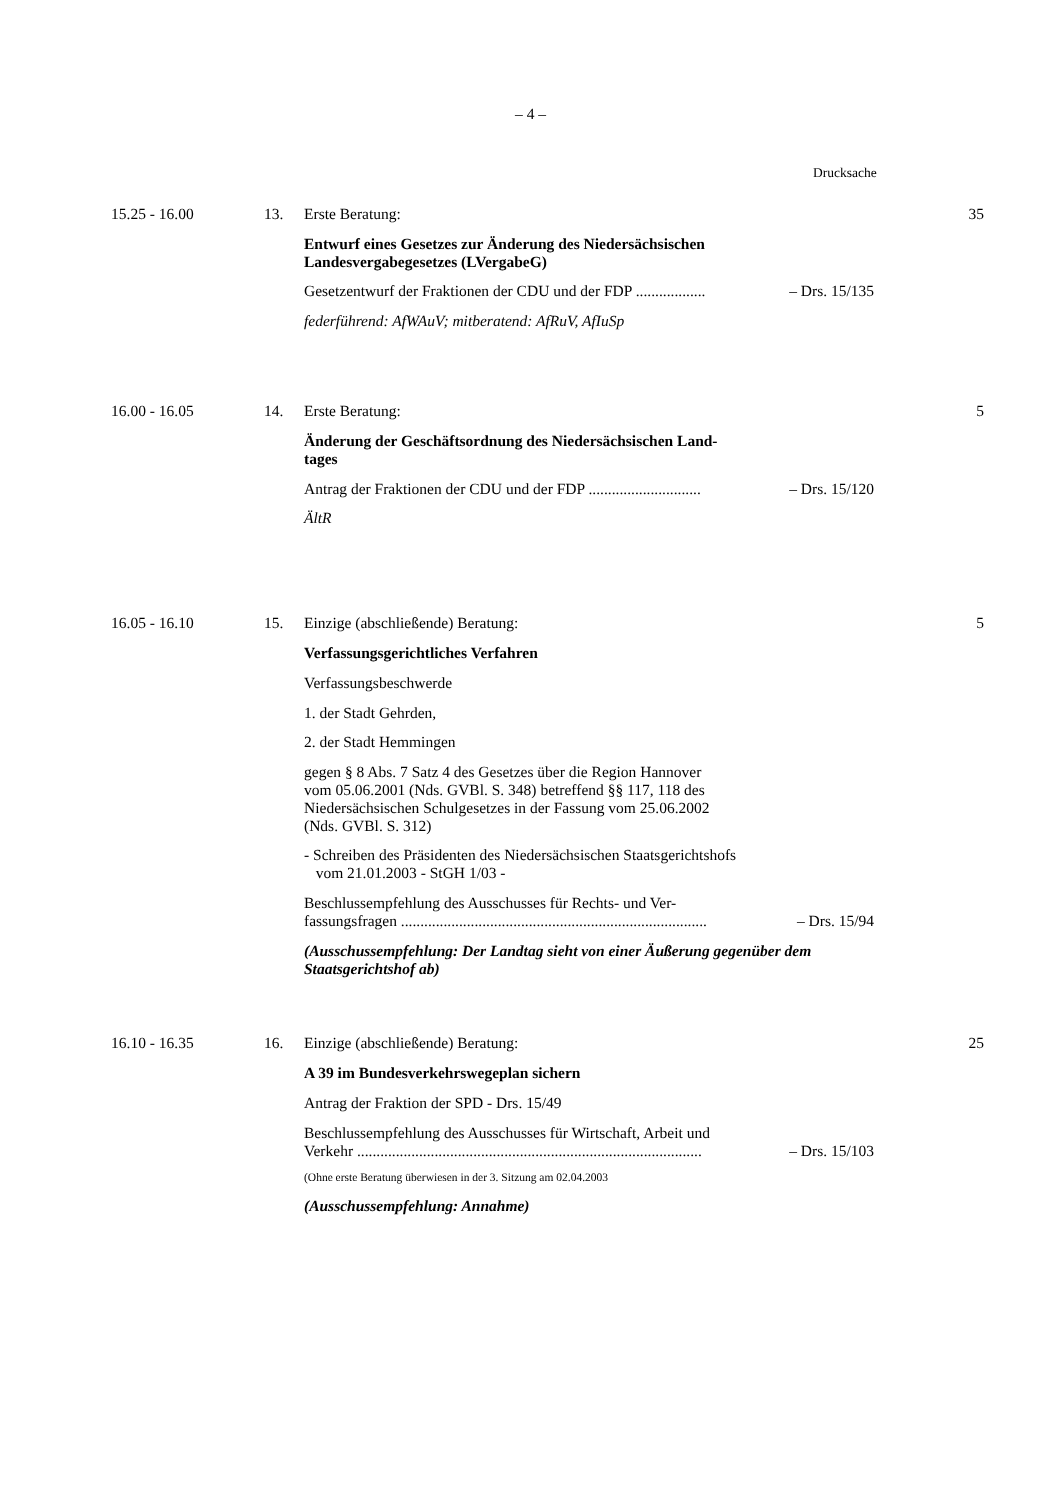– 4 –
Drucksache
15.25 - 16.00 13.
Erste Beratung:
Entwurf eines Gesetzes zur Änderung des Niedersächsischen
Landesvergabegesetzes (LVergabeG)
Gesetzentwurf der Fraktionen der CDU und der FDP .................. – Drs. 15/135
federführend: AfWAuV; mitberatend: AfRuV, AfIuSp
35
16.00 - 16.05 14.
Erste Beratung:
Änderung der Geschäftsordnung des Niedersächsischen Land-
tages
Antrag der Fraktionen der CDU und der FDP ............................. – Drs. 15/120
ÄltR
5
16.05 - 16.10 15.
Einzige (abschließende) Beratung:
Verfassungsgerichtliches Verfahren
Verfassungsbeschwerde
1. der Stadt Gehrden,
2. der Stadt Hemmingen
gegen § 8 Abs. 7 Satz 4 des Gesetzes über die Region Hannover
vom 05.06.2001 (Nds. GVBl. S. 348) betreffend §§ 117, 118 des
Niedersächsischen Schulgesetzes in der Fassung vom 25.06.2002
(Nds. GVBl. S. 312)
- Schreiben des Präsidenten des Niedersächsischen Staatsgerichtshofs
vom 21.01.2003 - StGH 1/03 -
Beschlussempfehlung des Ausschusses für Rechts- und Ver-
fassungsfragen ............................................................................... – Drs. 15/94
(Ausschussempfehlung: Der Landtag sieht von einer Äußerung gegenüber dem Staatsgerichtshof ab)
5
16.10 - 16.35 16.
Einzige (abschließende) Beratung:
A 39 im Bundesverkehrswegeplan sichern
Antrag der Fraktion der SPD - Drs. 15/49
Beschlussempfehlung des Ausschusses für Wirtschaft, Arbeit und
Verkehr ......................................................................................... – Drs. 15/103
(Ohne erste Beratung überwiesen in der 3. Sitzung am 02.04.2003
(Ausschussempfehlung: Annahme)
25